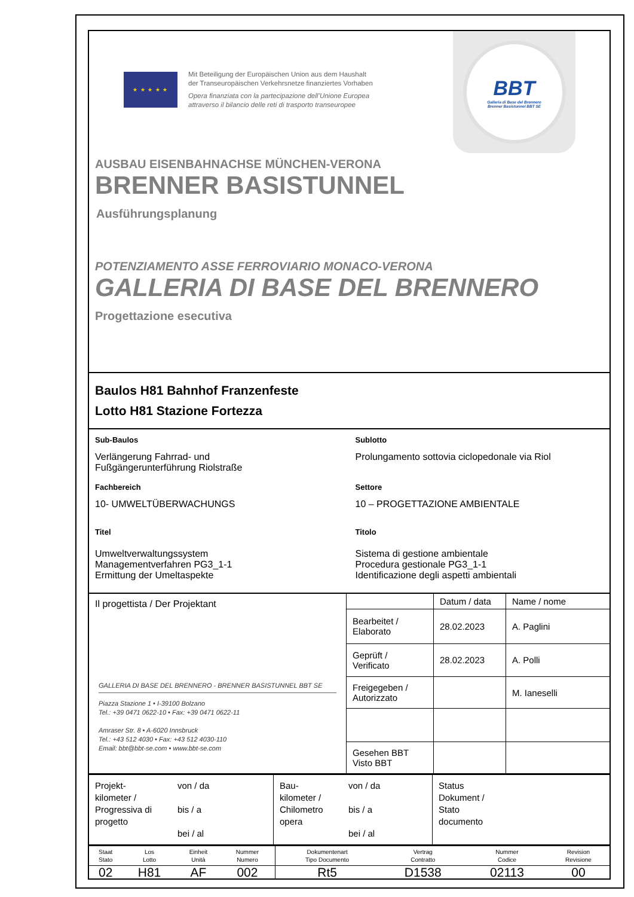★ ★ ★ ★ ★
Mit Beteiligung der Europäischen Union aus dem Haushalt
der Transeuropäischen Verkehrsnetze finanziertes Vorhaben
Opera finanziata con la partecipazione dell’Unione Europea
attraverso il bilancio delle reti di trasporto transeuropee
BBT
Galleria di Base del Brennero
Brenner Basistunnel BBT SE
AUSBAU EISENBAHNACHSE MÜNCHEN-VERONA
BRENNER BASISTUNNEL
Ausführungsplanung
POTENZIAMENTO ASSE FERROVIARIO MONACO-VERONA
GALLERIA DI BASE DEL BRENNERO
Progettazione esecutiva
Baulos H81 Bahnhof Franzenfeste
Lotto H81 Stazione Fortezza
| Sub-Baulos | Sublotto |
| Verlängerung Fahrrad- und Fußgängerunterführung Riolstraße | Prolungamento sottovia ciclopedonale via Riol |
| Fachbereich | Settore |
| 10- UMWELTÜBERWACHUNGS | 10 – PROGETTAZIONE AMBIENTALE |
| Titel | Titolo |
| Umweltverwaltungssystem Managementverfahren PG3_1-1 Ermittung der Umeltaspekte | Sistema di gestione ambientale Procedura gestionale PG3_1-1 Identificazione degli aspetti ambientali |
| Il progettista / Der Projektant GALLERIA DI BASE DEL BRENNERO - BRENNER BASISTUNNEL BBT SE Piazza Stazione 1 • I-39100 Bolzano Tel.: +39 0471 0622-10 • Fax: +39 0471 0622-11 Amraser Str. 8 • A-6020 Innsbruck Tel.: +43 512 4030 • Fax: +43 512 4030-110 Email: bbt@bbt-se.com • www.bbt-se.com | | Datum / data | Name / nome |
| | Bearbeitet / Elaborato | 28.02.2023 | A. Paglini |
| | Geprüft / Verificato | 28.02.2023 | A. Polli |
| | Freigegeben / Autorizzato | | M. Ianeselli |
| | Gesehen BBT Visto BBT | | |
| Projekt- kilometer / Progressiva di progetto | von / da bis / a bei / al | Bau- kilometer / Chilometro opera | von / da bis / a bei / al | Status Dokument / Stato documento |
| Staat Stato | Los Lotto | Einheit Unità | Nummer Numero | Dokumentenart Tipo Documento | Vertrag Contratto | Nummer Codice | Revision Revisione |
| 02 | H81 | AF | 002 | Rt5 | D1538 | 02113 | 00 |